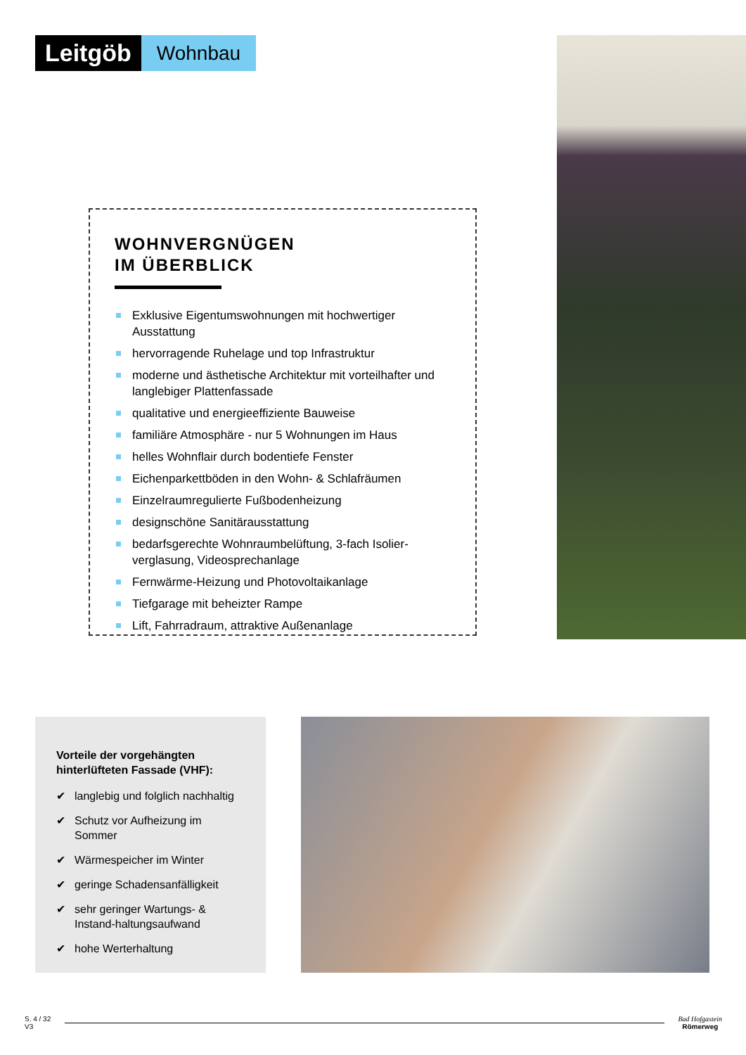Leitgöb
Wohnbau
WOHNVERGNÜGEN
IM ÜBERBLICK
Exklusive Eigentumswohnungen mit hochwertiger Ausstattung
hervorragende Ruhelage und top Infrastruktur
moderne und ästhetische Architektur mit vorteilhafter und langlebiger Plattenfassade
qualitative und energieeffiziente Bauweise
familiäre Atmosphäre - nur 5 Wohnungen im Haus
helles Wohnflair durch bodentiefe Fenster
Eichenparkettböden in den Wohn- & Schlafräumen
Einzelraumregulierte Fußbodenheizung
designschöne Sanitärausstattung
bedarfsgerechte Wohnraumbelüftung, 3-fach Isolier-verglasung, Videosprechanlage
Fernwärme-Heizung und Photovoltaikanlage
Tiefgarage mit beheizter Rampe
Lift, Fahrradraum, attraktive Außenanlage
Vorteile der vorgehängten hinterlüfteten Fassade (VHF):
✔ langlebig und folglich nachhaltig
✔ Schutz vor Aufheizung im Sommer
✔ Wärmespeicher im Winter
✔ geringe Schadensanfälligkeit
✔ sehr geringer Wartungs- & Instand-haltungsaufwand
✔ hohe Werterhaltung
S. 4 / 32
V3
Bad Hofgastein
Römerweg